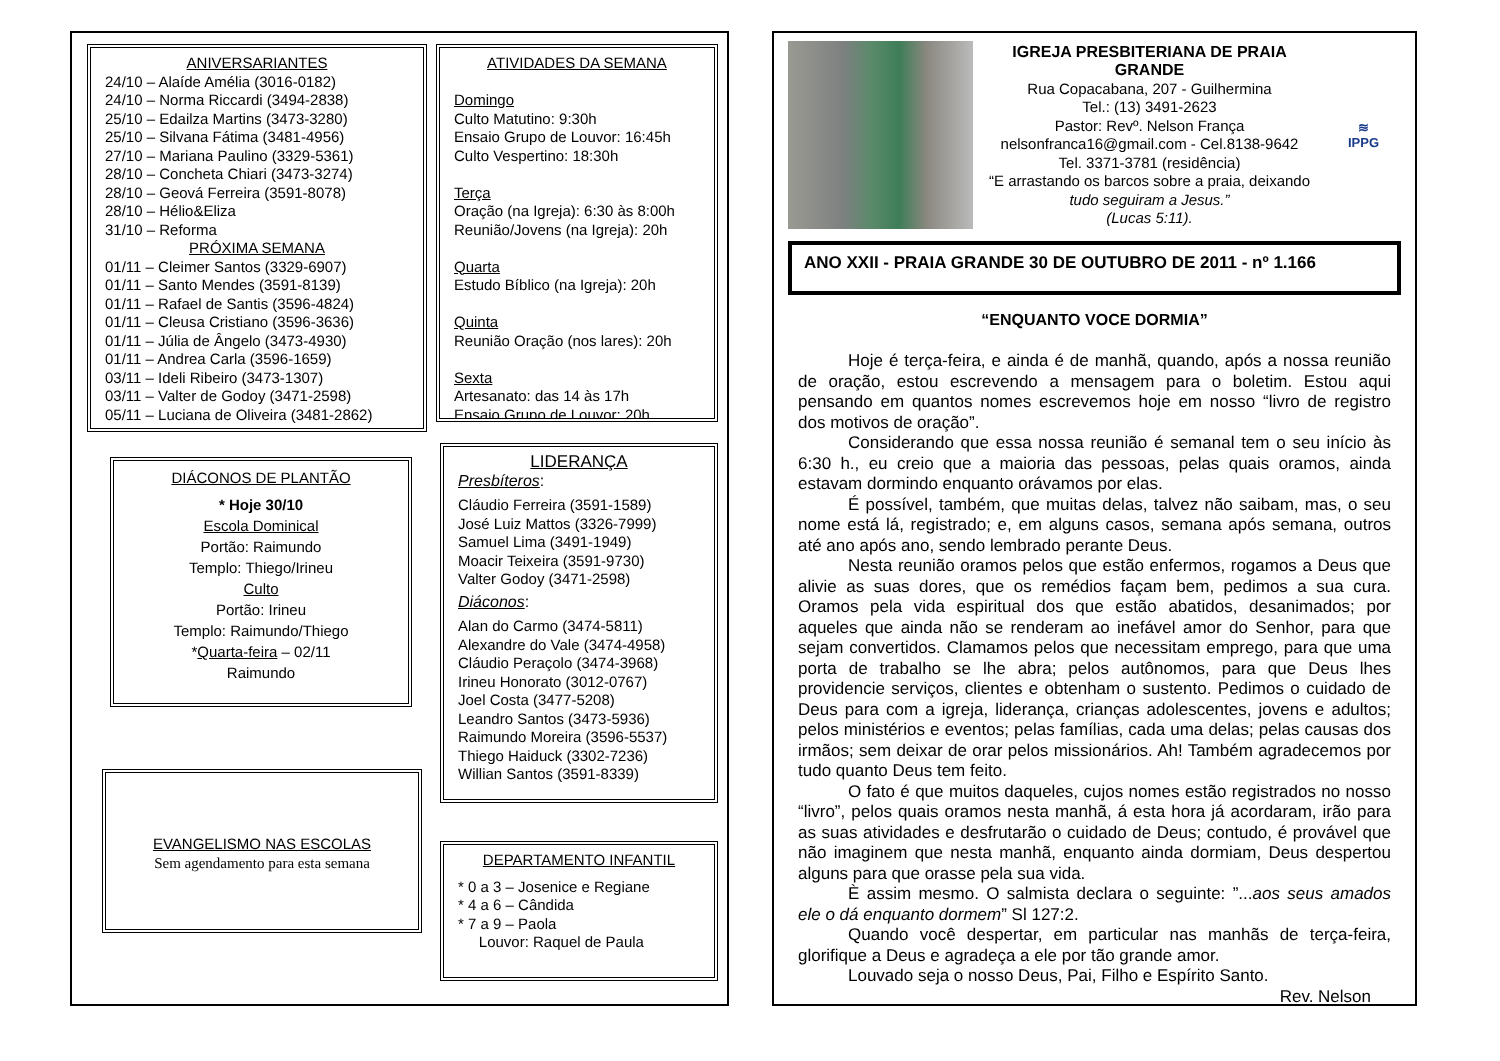ANIVERSARIANTES
24/10 – Alaíde Amélia (3016-0182)
24/10 – Norma Riccardi (3494-2838)
25/10 – Edailza Martins (3473-3280)
25/10 – Silvana Fátima (3481-4956)
27/10 – Mariana Paulino (3329-5361)
28/10 – Concheta Chiari (3473-3274)
28/10 – Geová Ferreira (3591-8078)
28/10 – Hélio&Eliza
31/10 – Reforma
PRÓXIMA SEMANA
01/11 – Cleimer Santos (3329-6907)
01/11 – Santo Mendes (3591-8139)
01/11 – Rafael de Santis (3596-4824)
01/11 – Cleusa Cristiano (3596-3636)
01/11 – Júlia de Ângelo (3473-4930)
01/11 – Andrea Carla (3596-1659)
03/11 – Ideli Ribeiro (3473-1307)
03/11 – Valter de Godoy (3471-2598)
05/11 – Luciana de Oliveira (3481-2862)
ATIVIDADES DA SEMANA
Domingo
Culto Matutino: 9:30h
Ensaio Grupo de Louvor: 16:45h
Culto Vespertino: 18:30h
Terça
Oração (na Igreja): 6:30 às 8:00h
Reunião/Jovens (na Igreja): 20h
Quarta
Estudo Bíblico (na Igreja): 20h
Quinta
Reunião Oração (nos lares): 20h
Sexta
Artesanato: das 14 às 17h
Ensaio Grupo de Louvor: 20h
DIÁCONOS DE PLANTÃO
* Hoje 30/10
Escola Dominical
Portão: Raimundo
Templo: Thiego/Irineu
Culto
Portão: Irineu
Templo: Raimundo/Thiego
*Quarta-feira – 02/11
Raimundo
LIDERANÇA
Presbíteros:
Cláudio Ferreira (3591-1589)
José Luiz Mattos (3326-7999)
Samuel Lima (3491-1949)
Moacir Teixeira (3591-9730)
Valter Godoy (3471-2598)
Diáconos:
Alan do Carmo (3474-5811)
Alexandre do Vale (3474-4958)
Cláudio Peraçolo (3474-3968)
Irineu Honorato (3012-0767)
Joel Costa (3477-5208)
Leandro Santos (3473-5936)
Raimundo Moreira (3596-5537)
Thiego Haiduck (3302-7236)
Willian Santos (3591-8339)
EVANGELISMO NAS ESCOLAS
Sem agendamento para esta semana
DEPARTAMENTO INFANTIL
* 0 a 3 – Josenice e Regiane
* 4 a 6 – Cândida
* 7 a 9 – Paola
Louvor: Raquel de Paula
IGREJA PRESBITERIANA DE PRAIA GRANDE
Rua Copacabana, 207 - Guilhermina
Tel.: (13) 3491-2623
Pastor: Revº. Nelson França
nelsonfranca16@gmail.com - Cel.8138-9642
Tel. 3371-3781 (residência)
“E arrastando os barcos sobre a praia, deixando
tudo seguiram a Jesus.”
(Lucas 5:11).
≋
IPPG
ANO XXII - PRAIA GRANDE 30 DE OUTUBRO DE 2011 - nº 1.166
“ENQUANTO VOCE DORMIA”
Hoje é terça-feira, e ainda é de manhã, quando, após a nossa reunião de oração, estou escrevendo a mensagem para o boletim. Estou aqui pensando em quantos nomes escrevemos hoje em nosso “livro de registro dos motivos de oração”.
Considerando que essa nossa reunião é semanal tem o seu início às 6:30 h., eu creio que a maioria das pessoas, pelas quais oramos, ainda estavam dormindo enquanto orávamos por elas.
É possível, também, que muitas delas, talvez não saibam, mas, o seu nome está lá, registrado; e, em alguns casos, semana após semana, outros até ano após ano, sendo lembrado perante Deus.
Nesta reunião oramos pelos que estão enfermos, rogamos a Deus que alivie as suas dores, que os remédios façam bem, pedimos a sua cura. Oramos pela vida espiritual dos que estão abatidos, desanimados; por aqueles que ainda não se renderam ao inefável amor do Senhor, para que sejam convertidos. Clamamos pelos que necessitam emprego, para que uma porta de trabalho se lhe abra; pelos autônomos, para que Deus lhes providencie serviços, clientes e obtenham o sustento. Pedimos o cuidado de Deus para com a igreja, liderança, crianças adolescentes, jovens e adultos; pelos ministérios e eventos; pelas famílias, cada uma delas; pelas causas dos irmãos; sem deixar de orar pelos missionários. Ah! Também agradecemos por tudo quanto Deus tem feito.
O fato é que muitos daqueles, cujos nomes estão registrados no nosso “livro”, pelos quais oramos nesta manhã, á esta hora já acordaram, irão para as suas atividades e desfrutarão o cuidado de Deus; contudo, é provável que não imaginem que nesta manhã, enquanto ainda dormiam, Deus despertou alguns para que orasse pela sua vida.
È assim mesmo. O salmista declara o seguinte: ”...aos seus amados ele o dá enquanto dormem” Sl 127:2.
Quando você despertar, em particular nas manhãs de terça-feira, glorifique a Deus e agradeça a ele por tão grande amor.
Louvado seja o nosso Deus, Pai, Filho e Espírito Santo.
Rev. Nelson